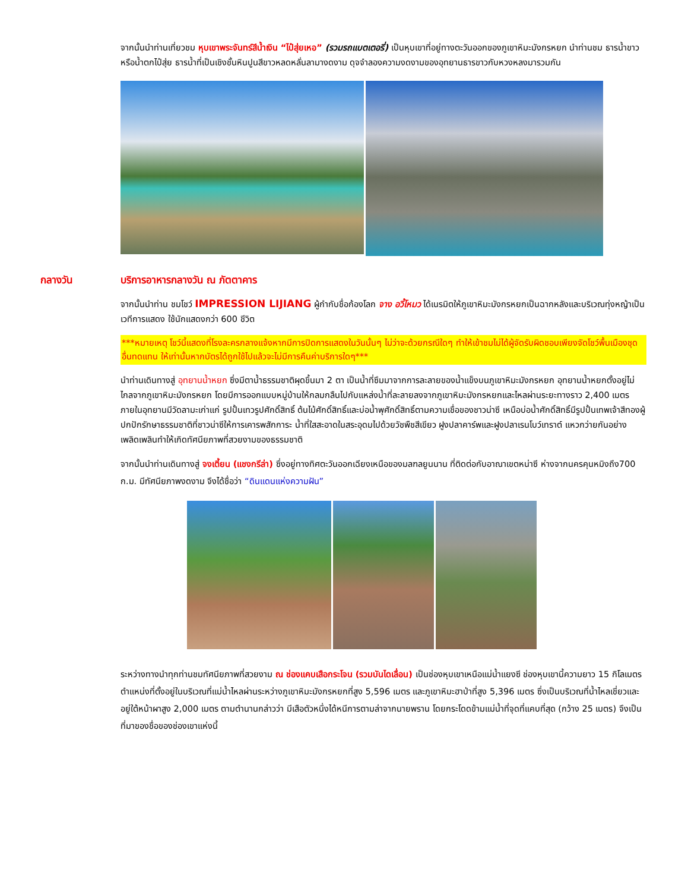จากนั้นนำท่านเที่ยวชม หุบเขาพระจันทร์สีน้ำเงิน “ไป๋สุ่ยเหอ” (รวมรถแบตเตอรี่) เป็นหุบเขาที่อยู่ทางตะวันออกของภูเขาหิมะมังกรหยก นำท่านชม ธารน้ำขาว หรือน้ำตกไป๋สุ่ย ธารน้ำที่เป็นเชิงชั้นหินปูนสีขาวหลดหลั่นลามางดงาม ดุจจำลองความงดงามของอุทยานธารขาวกับหวงหลงมารวมกัน
กลางวัน บริการอาหารกลางวัน ณ ภัตตาคาร
จากนั้นนำท่าน ชมโชว์ IMPRESSION LIJIANG ผู้กำกับชื่อก้องโลก จาง อวี้โหมว ได้เนรมิตให้ภูเขาหิมะมังกรหยกเป็นฉากหลังและบริเวณทุ่งหญ้าเป็นเวทีการแสดง ใช้นักแสดงกว่า 600 ชีวิต
***หมายเหตุ โชว์นี้แสดงที่โรงละครกลางแจ้งหากมีการปิดการแสดงในวันนั้นๆ ไม่ว่าจะด้วยกรณีใดๆ ทำให้เข้าชมไม่ได้ผู้จัดรับผิดชอบเพียงจัดโชว์พื้นเมืองชุดอื่นทดแทน ให้เท่านั้นหากบัตรได้ถูกใช้ไปแล้วจะไม่มีการคืนค่าบริการใดๆ***
นำท่านเดินทางสู่ อุทยานน้ำหยก ซึ่งมีตาน้ำธรรมชาติผุดขึ้นมา 2 ตา เป็นน้ำที่ซึมมาจากการละลายของน้ำแข็งบนภูเขาหิมะมังกรหยก อุทยานน้ำหยกตั้งอยู่ไม่ไกลจากภูเขาหิมะมังกรหยก โดยมีการออกแบบหมู่บ้านให้กลมกลืนไปกับแหล่งน้ำที่ละลายลงจากภูเขาหิมะมังกรหยกและไหลผ่านระยะทางราว 2,400 เมตร ภายในอุทยานมีวัดลามะเก่าแก่ รูปปั้นเทวรูปศักดิ์สิทธิ์ ต้นไม้ศักดิ์สิทธิ์และบ่อน้ำพุศักดิ์สิทธิ์ตามความเชื่อของชาวน่าซี เหนือบ่อน้ำศักดิ์สิทธิ์มีรูปปั้นเทพเจ้าสีทองผู้ปกปักรักษาธรรมชาติที่ชาวน่าซีให้การเคารพสักการะ น้ำที่ใสสะอาดในสระอุดมไปด้วยวัชพืชสีเขียว ฝูงปลาคาร์พและฝูงปลาเรนโบว์เทราต์ แหวกว่ายกันอย่างเพลิดเพลินทำให้เกิดทัศนียภาพที่สวยงามของธรรมชาติ
จากนั้นนำท่านเดินทางสู่ จงเตี้ยน (แชงกรีล่า) ซึ่งอยู่ทางทิศตะวันออกเฉียงเหนือของมลฑลยูนนาน ที่ติดต่อกับอาณาเขตหน่าซี ห่างจากนครคุนหมิงถึง700 ก.ม. มีทัศนียภาพงดงาม จึงได้ชื่อว่า “ดินแดนแห่งความฝัน”
ระหว่างทางนำทุกท่านชมทัศนียภาพที่สวยงาม ณ ช่องแคบเสือกระโจน (รวมบันไดเลื่อน) เป็นช่องหุบเขาเหนือแม่น้ำแยงซี ช่องหุบเขานี้ความยาว 15 กิโลเมตร ตำแหน่งที่ตั้งอยู่ในบริเวณที่แม่น้ำไหลผ่านระหว่างภูเขาหิมะมังกรหยกที่สูง 5,596 เมตร และภูเขาหิมะฮาป่าที่สูง 5,396 เมตร ซึ่งเป็นบริเวณที่น้ำไหลเชี่ยวและอยู่ใต้หน้าผาสูง 2,000 เมตร ตามตำนานกล่าวว่า มีเสือตัวหนึ่งได้หนีการตามล่าจากนายพราน โดยกระโดดข้ามแม่น้ำที่จุดที่แคบที่สุด (กว้าง 25 เมตร) จึงเป็นที่มาของชื่อของช่องเขาแห่งนี้